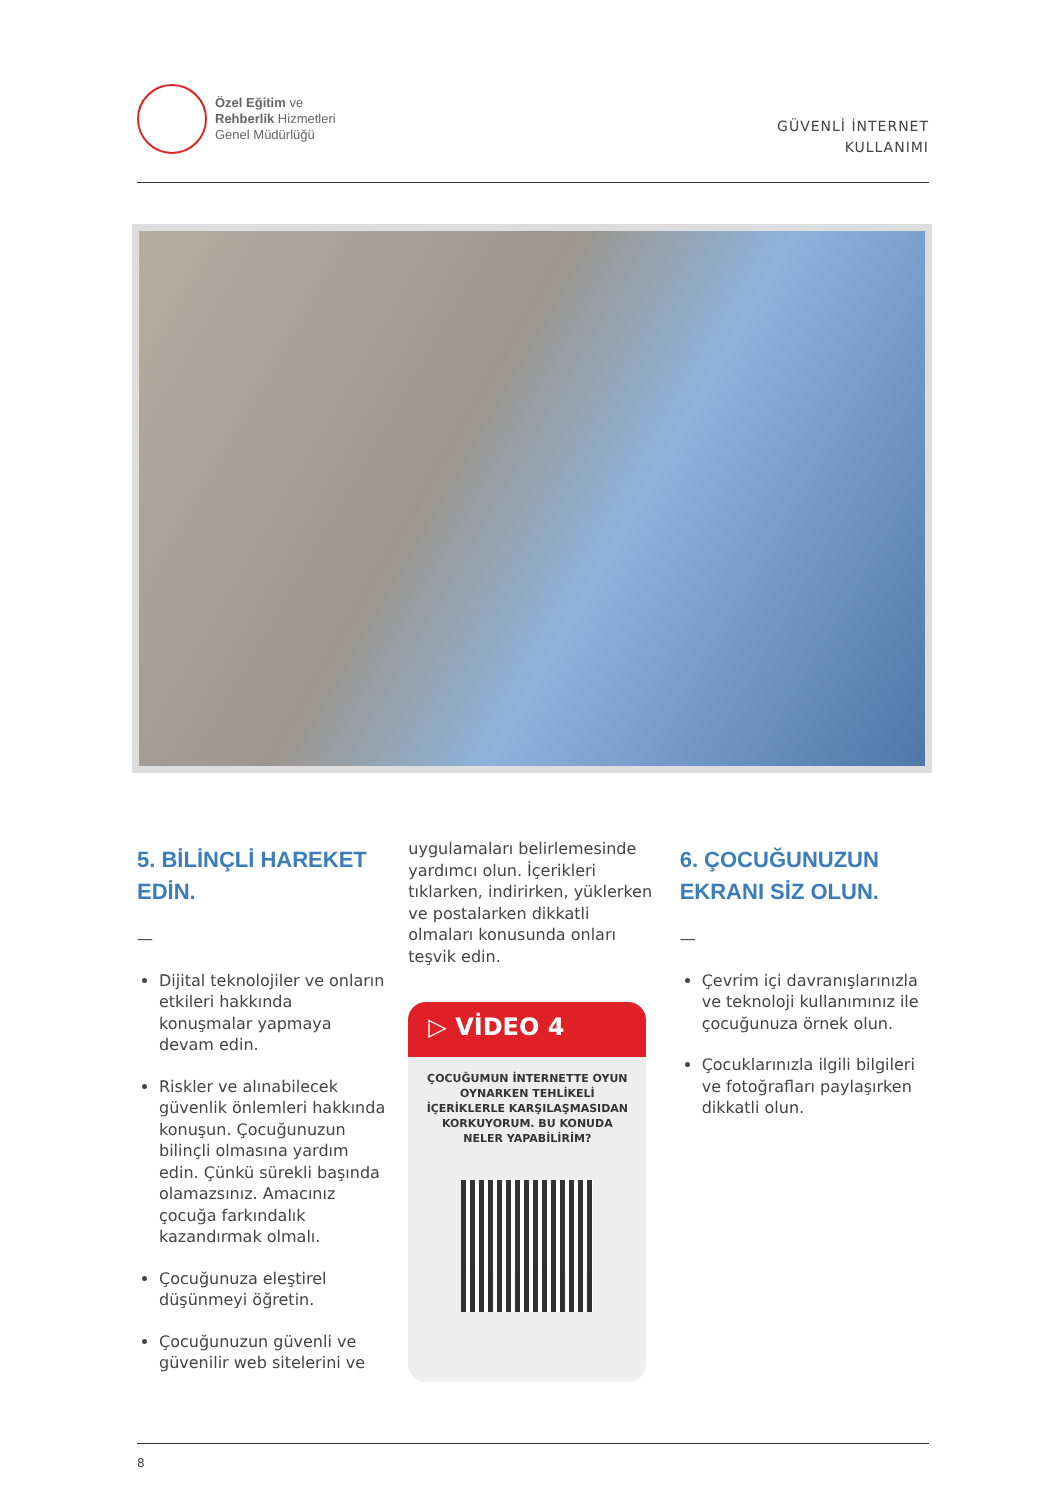Özel Eğitim ve
Rehberlik Hizmetleri
Genel Müdürlüğü
GÜVENLİ İNTERNET
KULLANIMI
5. BİLİNÇLİ HAREKET EDİN.
—
Dijital teknolojiler ve onların etkileri hakkında konuşmalar yapmaya devam edin.
Riskler ve alınabilecek güvenlik önlemleri hakkında konuşun. Çocuğunuzun bilinçli olmasına yardım edin. Çünkü sürekli başında olamazsınız. Amacınız çocuğa farkındalık kazandırmak olmalı.
Çocuğunuza eleştirel düşünmeyi öğretin.
Çocuğunuzun güvenli ve güvenilir web sitelerini ve
uygulamaları belirlemesinde yardımcı olun. İçerikleri tıklarken, indirirken, yüklerken ve postalarken dikkatli olmaları konusunda onları teşvik edin.
▷ VİDEO 4
ÇOCUĞUMUN İNTERNETTE OYUN OYNARKEN TEHLİKELİ İÇERİKLERLE KARŞILAŞMASIDAN KORKUYORUM. BU KONUDA NELER YAPABİLİRİM?
6. ÇOCUĞUNUZUN EKRANI SİZ OLUN.
—
Çevrim içi davranışlarınızla ve teknoloji kullanımınız ile çocuğunuza örnek olun.
Çocuklarınızla ilgili bilgileri ve fotoğrafları paylaşırken dikkatli olun.
8